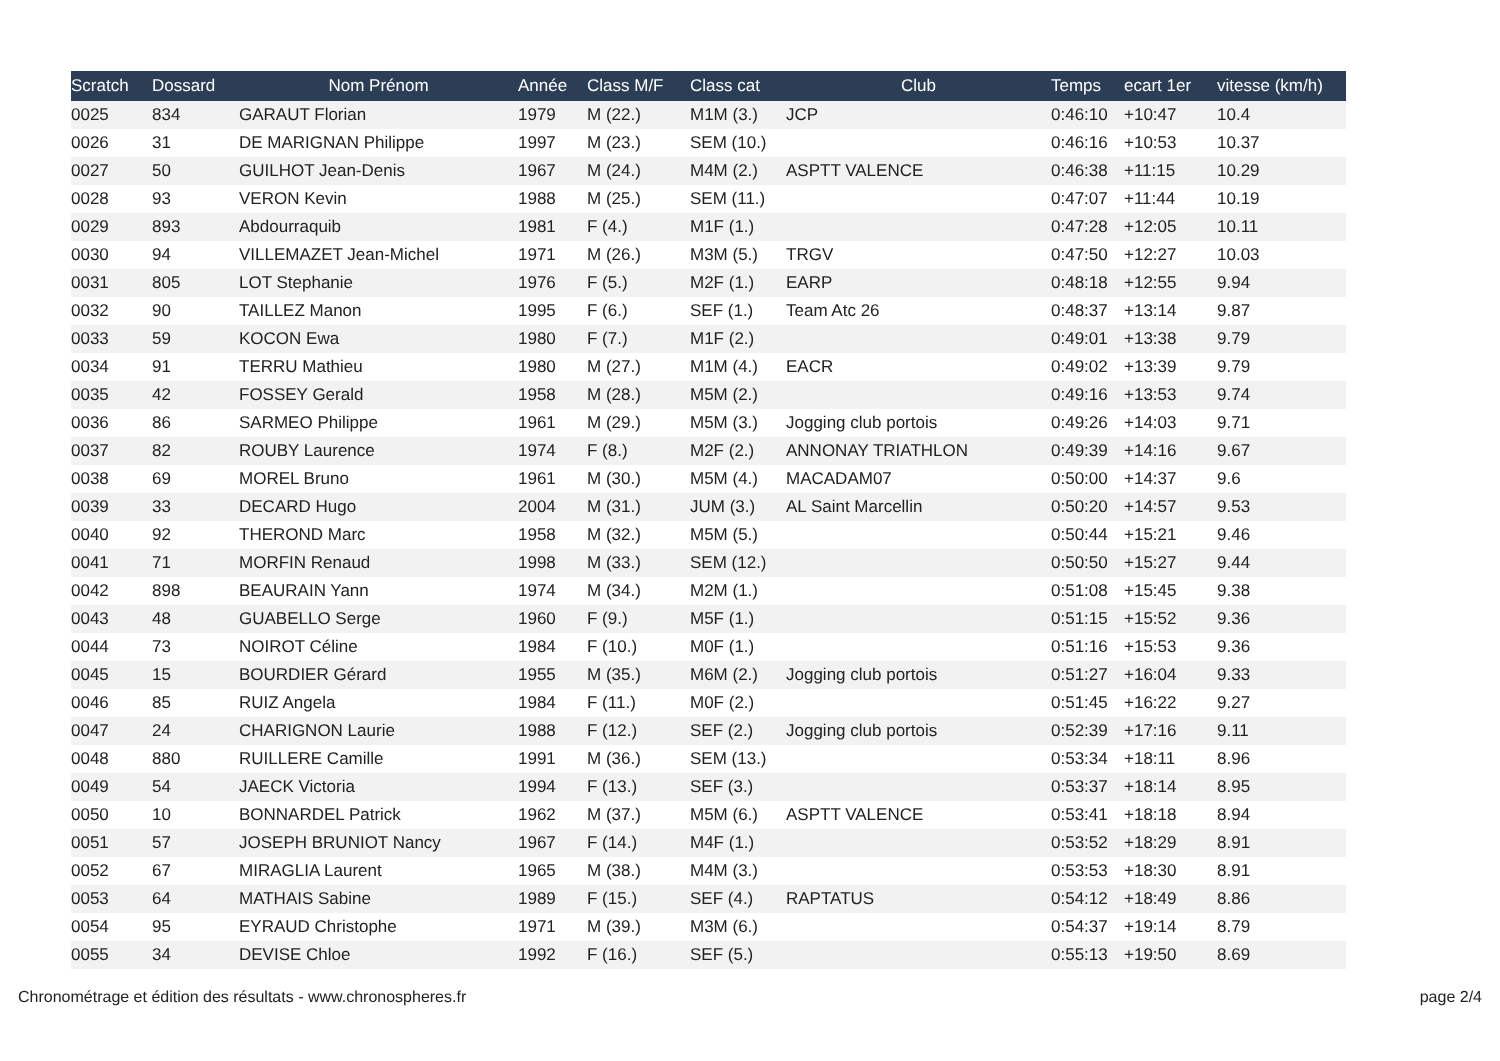| Scratch | Dossard | Nom Prénom | Année | Class M/F | Class cat | Club | Temps | ecart 1er | vitesse (km/h) |
| --- | --- | --- | --- | --- | --- | --- | --- | --- | --- |
| 0025 | 834 | GARAUT Florian | 1979 | M (22.) | M1M (3.) | JCP | 0:46:10 | +10:47 | 10.4 |
| 0026 | 31 | DE MARIGNAN Philippe | 1997 | M (23.) | SEM (10.) | | 0:46:16 | +10:53 | 10.37 |
| 0027 | 50 | GUILHOT Jean-Denis | 1967 | M (24.) | M4M (2.) | ASPTT VALENCE | 0:46:38 | +11:15 | 10.29 |
| 0028 | 93 | VERON Kevin | 1988 | M (25.) | SEM (11.) | | 0:47:07 | +11:44 | 10.19 |
| 0029 | 893 | Abdourraquib | 1981 | F (4.) | M1F (1.) | | 0:47:28 | +12:05 | 10.11 |
| 0030 | 94 | VILLEMAZET Jean-Michel | 1971 | M (26.) | M3M (5.) | TRGV | 0:47:50 | +12:27 | 10.03 |
| 0031 | 805 | LOT Stephanie | 1976 | F (5.) | M2F (1.) | EARP | 0:48:18 | +12:55 | 9.94 |
| 0032 | 90 | TAILLEZ Manon | 1995 | F (6.) | SEF (1.) | Team Atc 26 | 0:48:37 | +13:14 | 9.87 |
| 0033 | 59 | KOCON Ewa | 1980 | F (7.) | M1F (2.) | | 0:49:01 | +13:38 | 9.79 |
| 0034 | 91 | TERRU Mathieu | 1980 | M (27.) | M1M (4.) | EACR | 0:49:02 | +13:39 | 9.79 |
| 0035 | 42 | FOSSEY Gerald | 1958 | M (28.) | M5M (2.) | | 0:49:16 | +13:53 | 9.74 |
| 0036 | 86 | SARMEO Philippe | 1961 | M (29.) | M5M (3.) | Jogging club portois | 0:49:26 | +14:03 | 9.71 |
| 0037 | 82 | ROUBY Laurence | 1974 | F (8.) | M2F (2.) | ANNONAY TRIATHLON | 0:49:39 | +14:16 | 9.67 |
| 0038 | 69 | MOREL Bruno | 1961 | M (30.) | M5M (4.) | MACADAM07 | 0:50:00 | +14:37 | 9.6 |
| 0039 | 33 | DECARD Hugo | 2004 | M (31.) | JUM (3.) | AL Saint Marcellin | 0:50:20 | +14:57 | 9.53 |
| 0040 | 92 | THEROND Marc | 1958 | M (32.) | M5M (5.) | | 0:50:44 | +15:21 | 9.46 |
| 0041 | 71 | MORFIN Renaud | 1998 | M (33.) | SEM (12.) | | 0:50:50 | +15:27 | 9.44 |
| 0042 | 898 | BEAURAIN Yann | 1974 | M (34.) | M2M (1.) | | 0:51:08 | +15:45 | 9.38 |
| 0043 | 48 | GUABELLO Serge | 1960 | F (9.) | M5F (1.) | | 0:51:15 | +15:52 | 9.36 |
| 0044 | 73 | NOIROT Céline | 1984 | F (10.) | M0F (1.) | | 0:51:16 | +15:53 | 9.36 |
| 0045 | 15 | BOURDIER Gérard | 1955 | M (35.) | M6M (2.) | Jogging club portois | 0:51:27 | +16:04 | 9.33 |
| 0046 | 85 | RUIZ Angela | 1984 | F (11.) | M0F (2.) | | 0:51:45 | +16:22 | 9.27 |
| 0047 | 24 | CHARIGNON Laurie | 1988 | F (12.) | SEF (2.) | Jogging club portois | 0:52:39 | +17:16 | 9.11 |
| 0048 | 880 | RUILLERE Camille | 1991 | M (36.) | SEM (13.) | | 0:53:34 | +18:11 | 8.96 |
| 0049 | 54 | JAECK Victoria | 1994 | F (13.) | SEF (3.) | | 0:53:37 | +18:14 | 8.95 |
| 0050 | 10 | BONNARDEL Patrick | 1962 | M (37.) | M5M (6.) | ASPTT VALENCE | 0:53:41 | +18:18 | 8.94 |
| 0051 | 57 | JOSEPH BRUNIOT Nancy | 1967 | F (14.) | M4F (1.) | | 0:53:52 | +18:29 | 8.91 |
| 0052 | 67 | MIRAGLIA Laurent | 1965 | M (38.) | M4M (3.) | | 0:53:53 | +18:30 | 8.91 |
| 0053 | 64 | MATHAIS Sabine | 1989 | F (15.) | SEF (4.) | RAPTATUS | 0:54:12 | +18:49 | 8.86 |
| 0054 | 95 | EYRAUD Christophe | 1971 | M (39.) | M3M (6.) | | 0:54:37 | +19:14 | 8.79 |
| 0055 | 34 | DEVISE Chloe | 1992 | F (16.) | SEF (5.) | | 0:55:13 | +19:50 | 8.69 |
Chronométrage et édition des résultats - www.chronospheres.fr page 2/4